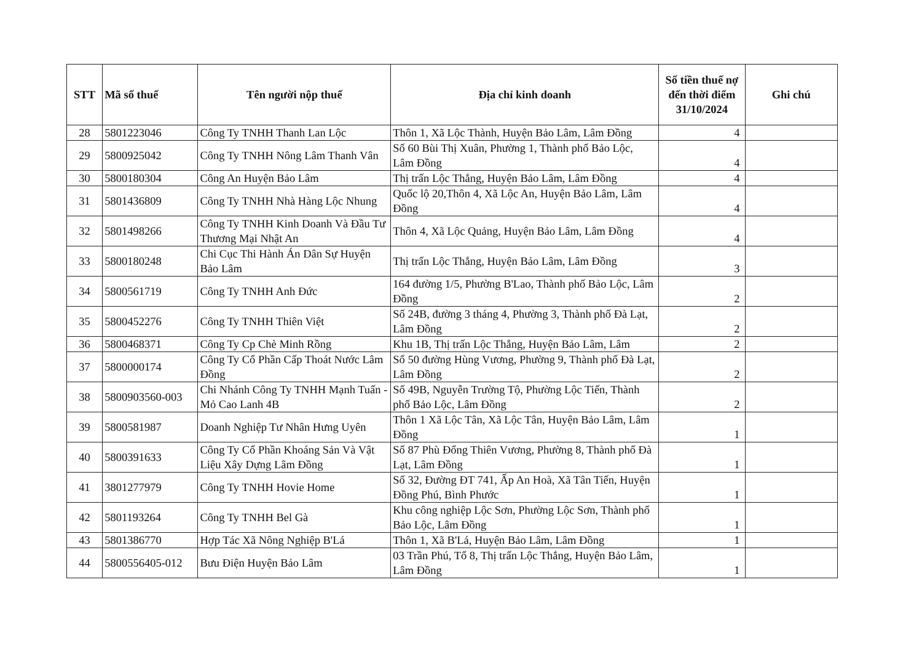| STT | Mã số thuế | Tên người nộp thuế | Địa chỉ kinh doanh | Số tiền thuế nợ đến thời điểm 31/10/2024 | Ghi chú |
| --- | --- | --- | --- | --- | --- |
| 28 | 5801223046 | Công Ty TNHH Thanh Lan Lộc | Thôn 1, Xã Lộc Thành, Huyện Bảo Lâm, Lâm Đồng | 4 | |
| 29 | 5800925042 | Công Ty TNHH Nông Lâm Thanh Vân | Số 60 Bùi Thị Xuân, Phường 1, Thành phố Bảo Lộc, Lâm Đồng | 4 | |
| 30 | 5800180304 | Công An Huyện Bảo Lâm | Thị trấn Lộc Thắng, Huyện Bảo Lâm, Lâm Đồng | 4 | |
| 31 | 5801436809 | Công Ty TNHH Nhà Hàng Lộc Nhung | Quốc lộ 20,Thôn 4, Xã Lộc An, Huyện Bảo Lâm, Lâm Đồng | 4 | |
| 32 | 5801498266 | Công Ty TNHH Kinh Doanh Và Đầu Tư Thương Mại Nhật An | Thôn 4, Xã Lộc Quảng, Huyện Bảo Lâm, Lâm Đồng | 4 | |
| 33 | 5800180248 | Chi Cục Thi Hành Án Dân Sự Huyện Bảo Lâm | Thị trấn Lộc Thắng, Huyện Bảo Lâm, Lâm Đồng | 3 | |
| 34 | 5800561719 | Công Ty TNHH Anh Đức | 164 đường 1/5, Phường B'Lao, Thành phố Bảo Lộc, Lâm Đồng | 2 | |
| 35 | 5800452276 | Công Ty TNHH Thiên Việt | Số 24B, đường 3 tháng 4, Phường 3, Thành phố Đà Lạt, Lâm Đồng | 2 | |
| 36 | 5800468371 | Công Ty Cp Chè Minh Rồng | Khu 1B, Thị trấn Lộc Thắng, Huyện Bảo Lâm, Lâm | 2 | |
| 37 | 5800000174 | Công Ty Cổ Phần Cấp Thoát Nước Lâm Đồng | Số 50 đường Hùng Vương, Phường 9, Thành phố Đà Lạt, Lâm Đồng | 2 | |
| 38 | 5800903560-003 | Chi Nhánh Công Ty TNHH Mạnh Tuấn - Mỏ Cao Lanh 4B | Số 49B, Nguyễn Trường Tộ, Phường Lộc Tiến, Thành phố Bảo Lộc, Lâm Đồng | 2 | |
| 39 | 5800581987 | Doanh Nghiệp Tư Nhân Hưng Uyên | Thôn 1 Xã Lộc Tân, Xã Lộc Tân, Huyện Bảo Lâm, Lâm Đồng | 1 | |
| 40 | 5800391633 | Công Ty Cổ Phần Khoáng Sản Và Vật Liệu Xây Dựng Lâm Đồng | Số 87 Phù Đổng Thiên Vương, Phường 8, Thành phố Đà Lạt, Lâm Đồng | 1 | |
| 41 | 3801277979 | Công Ty TNHH Hovie Home | Số 32, Đường ĐT 741, Ấp An Hoà, Xã Tân Tiến, Huyện Đồng Phú, Bình Phước | 1 | |
| 42 | 5801193264 | Công Ty TNHH Bel Gà | Khu công nghiệp Lộc Sơn, Phường Lộc Sơn, Thành phố Bảo Lộc, Lâm Đồng | 1 | |
| 43 | 5801386770 | Hợp Tác Xã Nông Nghiệp B'Lá | Thôn 1, Xã B'Lá, Huyện Bảo Lâm, Lâm Đồng | 1 | |
| 44 | 5800556405-012 | Bưu Điện Huyện Bảo Lâm | 03 Trần Phú, Tổ 8, Thị trấn Lộc Thắng, Huyện Bảo Lâm, Lâm Đồng | 1 | |